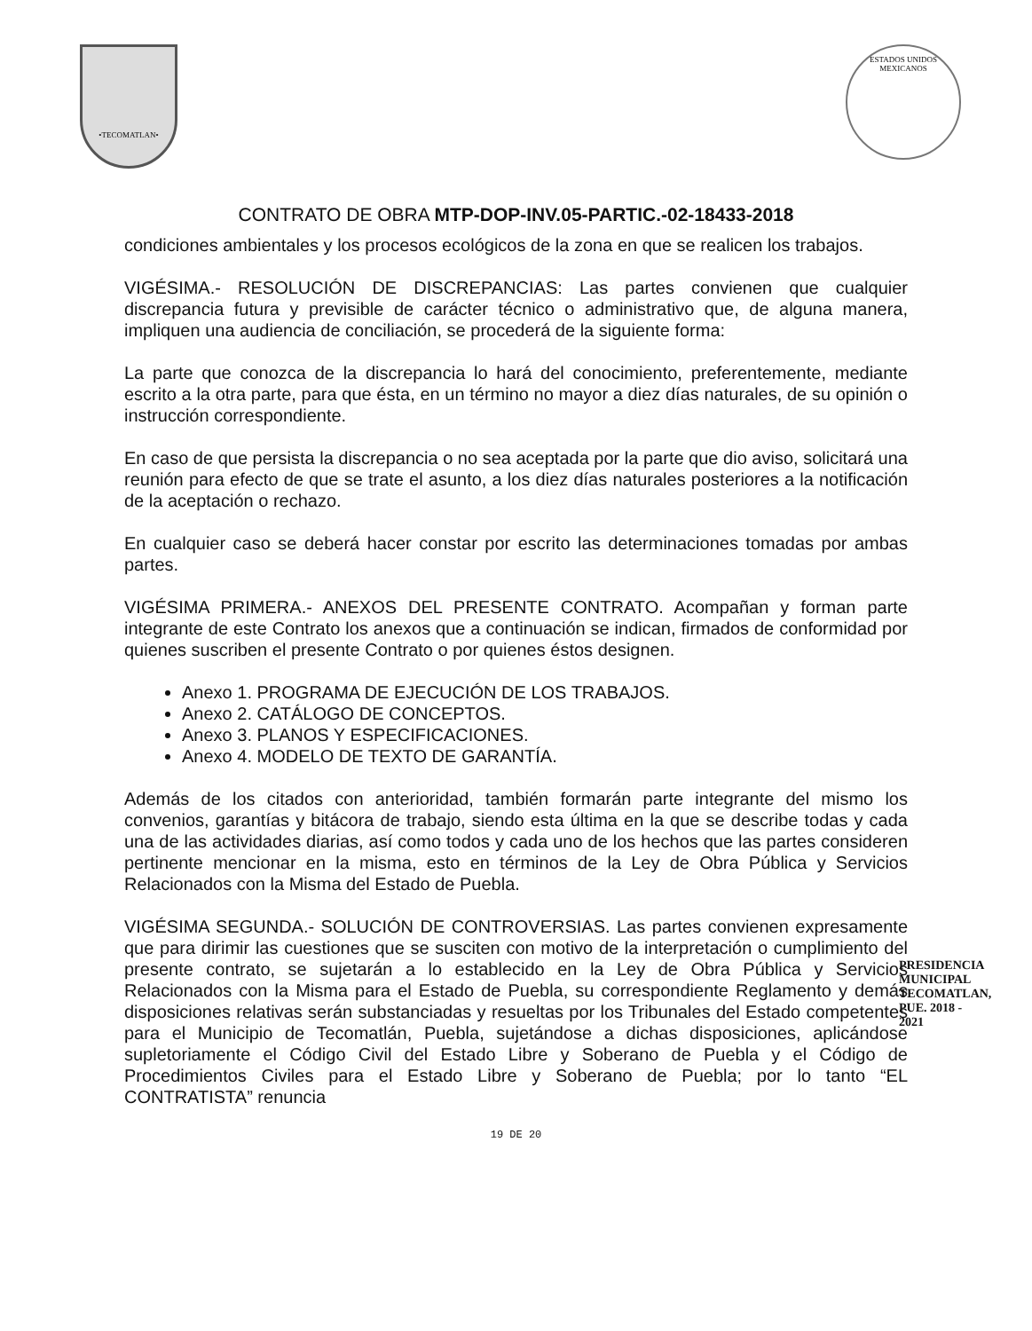•TECOMATLAN•
ESTADOS UNIDOS MEXICANOS
CONTRATO DE OBRA MTP-DOP-INV.05-PARTIC.-02-18433-2018
condiciones ambientales y los procesos ecológicos de la zona en que se realicen los trabajos.
VIGÉSIMA.- RESOLUCIÓN DE DISCREPANCIAS: Las partes convienen que cualquier discrepancia futura y previsible de carácter técnico o administrativo que, de alguna manera, impliquen una audiencia de conciliación, se procederá de la siguiente forma:
La parte que conozca de la discrepancia lo hará del conocimiento, preferentemente, mediante escrito a la otra parte, para que ésta, en un término no mayor a diez días naturales, de su opinión o instrucción correspondiente.
En caso de que persista la discrepancia o no sea aceptada por la parte que dio aviso, solicitará una reunión para efecto de que se trate el asunto, a los diez días naturales posteriores a la notificación de la aceptación o rechazo.
En cualquier caso se deberá hacer constar por escrito las determinaciones tomadas por ambas partes.
VIGÉSIMA PRIMERA.- ANEXOS DEL PRESENTE CONTRATO. Acompañan y forman parte integrante de este Contrato los anexos que a continuación se indican, firmados de conformidad por quienes suscriben el presente Contrato o por quienes éstos designen.
Anexo 1. PROGRAMA DE EJECUCIÓN DE LOS TRABAJOS.
Anexo 2. CATÁLOGO DE CONCEPTOS.
Anexo 3. PLANOS Y ESPECIFICACIONES.
Anexo 4. MODELO DE TEXTO DE GARANTÍA.
Además de los citados con anterioridad, también formarán parte integrante del mismo los convenios, garantías y bitácora de trabajo, siendo esta última en la que se describe todas y cada una de las actividades diarias, así como todos y cada uno de los hechos que las partes consideren pertinente mencionar en la misma, esto en términos de la Ley de Obra Pública y Servicios Relacionados con la Misma del Estado de Puebla.
VIGÉSIMA SEGUNDA.- SOLUCIÓN DE CONTROVERSIAS. Las partes convienen expresamente que para dirimir las cuestiones que se susciten con motivo de la interpretación o cumplimiento del presente contrato, se sujetarán a lo establecido en la Ley de Obra Pública y Servicios Relacionados con la Misma para el Estado de Puebla, su correspondiente Reglamento y demás disposiciones relativas serán substanciadas y resueltas por los Tribunales del Estado competentes para el Municipio de Tecomatlán, Puebla, sujetándose a dichas disposiciones, aplicándose supletoriamente el Código Civil del Estado Libre y Soberano de Puebla y el Código de Procedimientos Civiles para el Estado Libre y Soberano de Puebla; por lo tanto “EL CONTRATISTA” renuncia
PRESIDENCIA MUNICIPAL TECOMATLAN, PUE. 2018 - 2021
19 DE 20